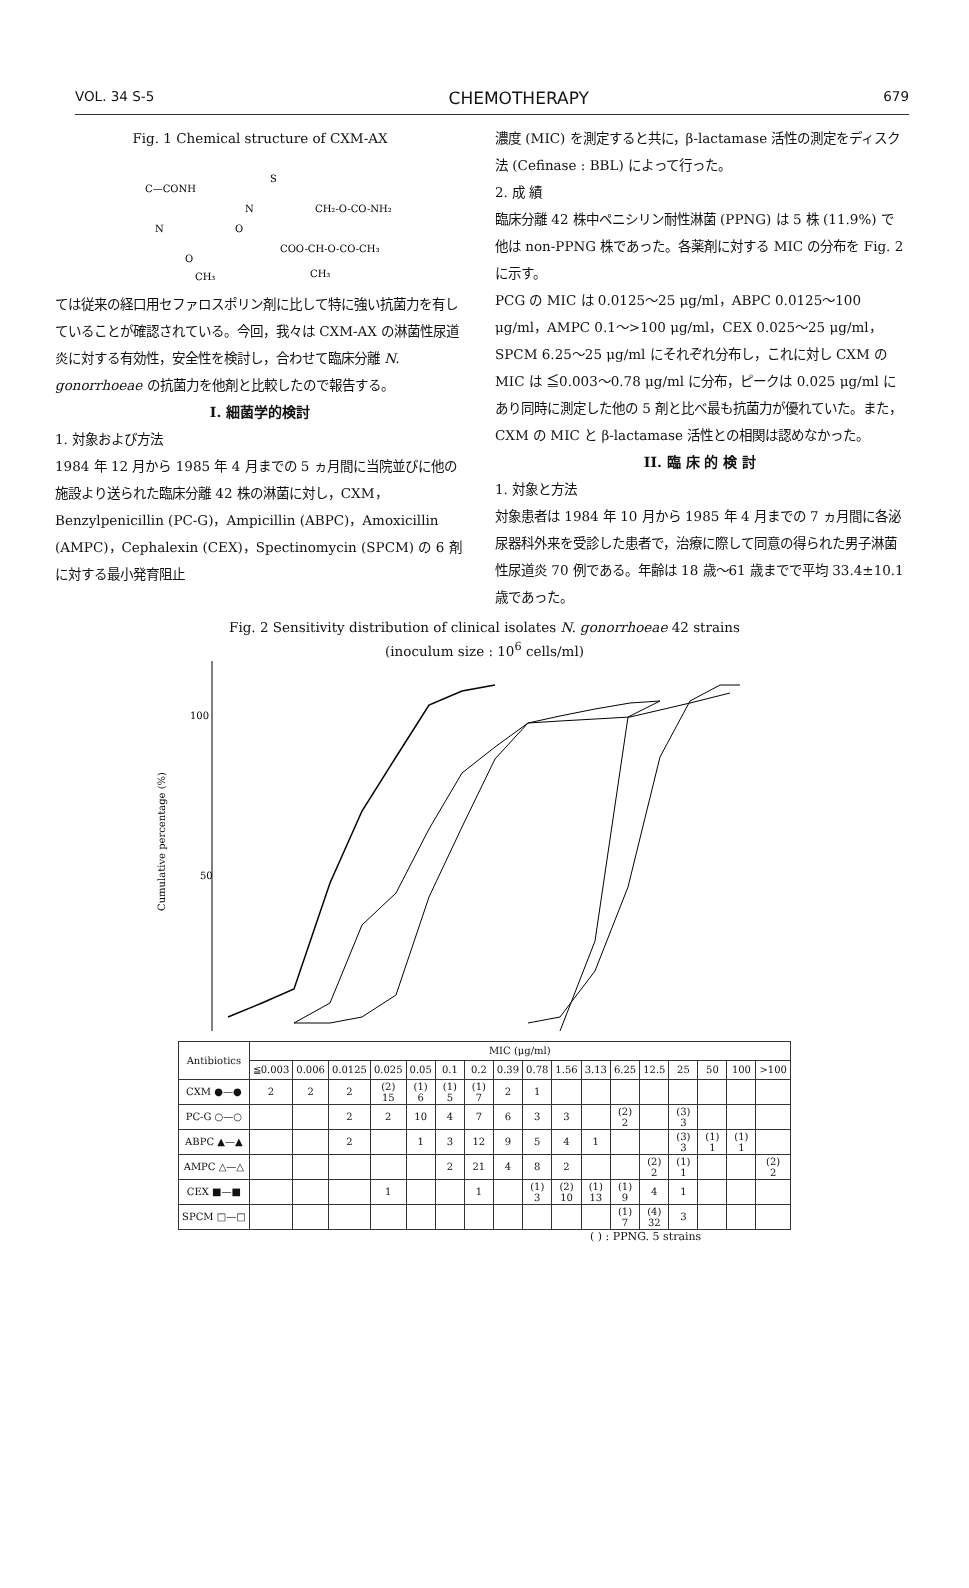VOL. 34 S-5 CHEMOTHERAPY 679
Fig. 1 Chemical structure of CXM-AX
C—CONH
N
S
CH₂-O-CO-NH₂
COO-CH-O-CO-CH₃
N
O
CH₃
CH₃
O
ては従来の経口用セファロスポリン剤に比して特に強い抗菌力を有していることが確認されている。今回，我々は CXM-AX の淋菌性尿道炎に対する有効性，安全性を検討し，合わせて臨床分離 N. gonorrhoeae の抗菌力を他剤と比較したので報告する。
I. 細菌学的検討
1. 対象および方法
1984 年 12 月から 1985 年 4 月までの 5 ヵ月間に当院並びに他の施設より送られた臨床分離 42 株の淋菌に対し，CXM，Benzylpenicillin (PC-G)，Ampicillin (ABPC)，Amoxicillin (AMPC)，Cephalexin (CEX)，Spectinomycin (SPCM) の 6 剤に対する最小発育阻止
濃度 (MIC) を測定すると共に，β-lactamase 活性の測定をディスク法 (Cefinase : BBL) によって行った。
2. 成 績
臨床分離 42 株中ペニシリン耐性淋菌 (PPNG) は 5 株 (11.9%) で他は non-PPNG 株であった。各薬剤に対する MIC の分布を Fig. 2 に示す。
PCG の MIC は 0.0125～25 μg/ml，ABPC 0.0125～100 μg/ml，AMPC 0.1～>100 μg/ml，CEX 0.025～25 μg/ml，SPCM 6.25～25 μg/ml にそれぞれ分布し，これに対し CXM の MIC は ≦0.003～0.78 μg/ml に分布，ピークは 0.025 μg/ml にあり同時に測定した他の 5 剤と比べ最も抗菌力が優れていた。また，CXM の MIC と β-lactamase 活性との相関は認めなかった。
II. 臨 床 的 検 討
1. 対象と方法
対象患者は 1984 年 10 月から 1985 年 4 月までの 7 ヵ月間に各泌尿器科外来を受診した患者で，治療に際して同意の得られた男子淋菌性尿道炎 70 例である。年齢は 18 歳～61 歳までで平均 33.4±10.1 歳であった。
Fig. 2 Sensitivity distribution of clinical isolates N. gonorrhoeae 42 strains
(inoculum size : 10<sup>6</sup> cells/ml)
100
50
Cumulative percentage (%)
| Antibiotics | MIC (μg/ml) | | | | | | | | | | | | | | | | |
| --- | --- | --- | --- | --- | --- | --- | --- | --- | --- | --- | --- | --- | --- | --- | --- | --- | --- |
| | ≦0.003 | 0.006 | 0.0125 | 0.025 | 0.05 | 0.1 | 0.2 | 0.39 | 0.78 | 1.56 | 3.13 | 6.25 | 12.5 | 25 | 50 | 100 | >100 |
| CXM ●—● | 2 | 2 | 2 | (2) 15 | (1) 6 | (1) 5 | (1) 7 | 2 | 1 | | | | | | | | |
| PC-G ○—○ | | | 2 | 2 | 10 | 4 | 7 | 6 | 3 | 3 | | (2) 2 | | (3) 3 | | | |
| ABPC ▲—▲ | | | 2 | | 1 | 3 | 12 | 9 | 5 | 4 | 1 | | | (3) 3 | (1) 1 | (1) 1 | |
| AMPC △—△ | | | | | | 2 | 21 | 4 | 8 | 2 | | | (2) 2 | (1) 1 | | | (2) 2 |
| CEX ■—■ | | | | 1 | | | 1 | | (1) 3 | (2) 10 | (1) 13 | (1) 9 | 4 | 1 | | | |
| SPCM □—□ | | | | | | | | | | | | (1) 7 | (4) 32 | 3 | | | |
( ) : PPNG. 5 strains